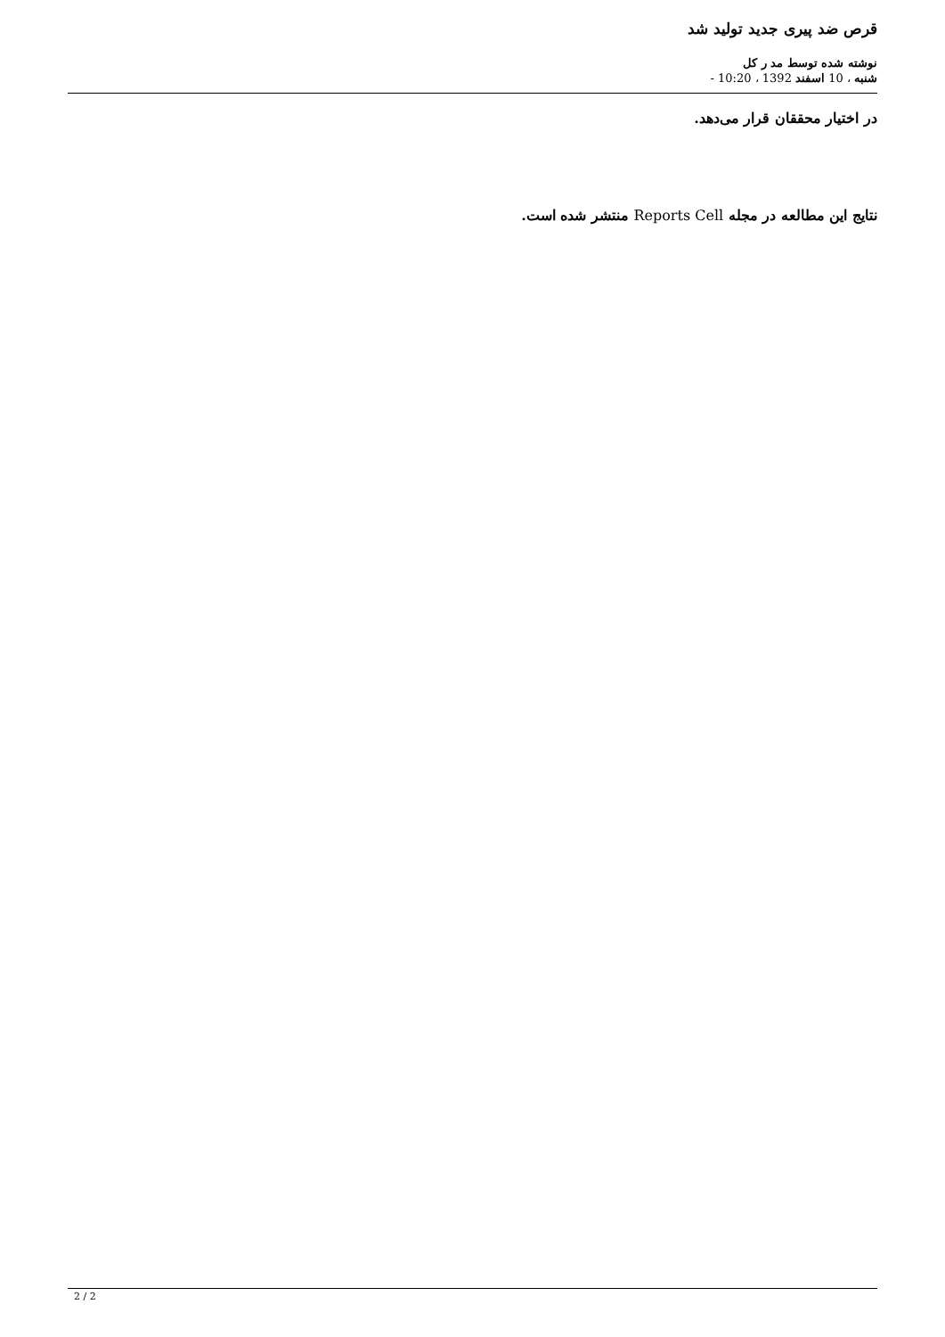قرص ضد پیری جدید تولید شد
نوشته شده توسط مد ر کل
شنبه ، 10 اسفند 1392 ، 10:20 -
در اختیار محققان قرار می‌دهد.
نتایج این مطالعه در مجله Reports Cell منتشر شده است.
2 / 2